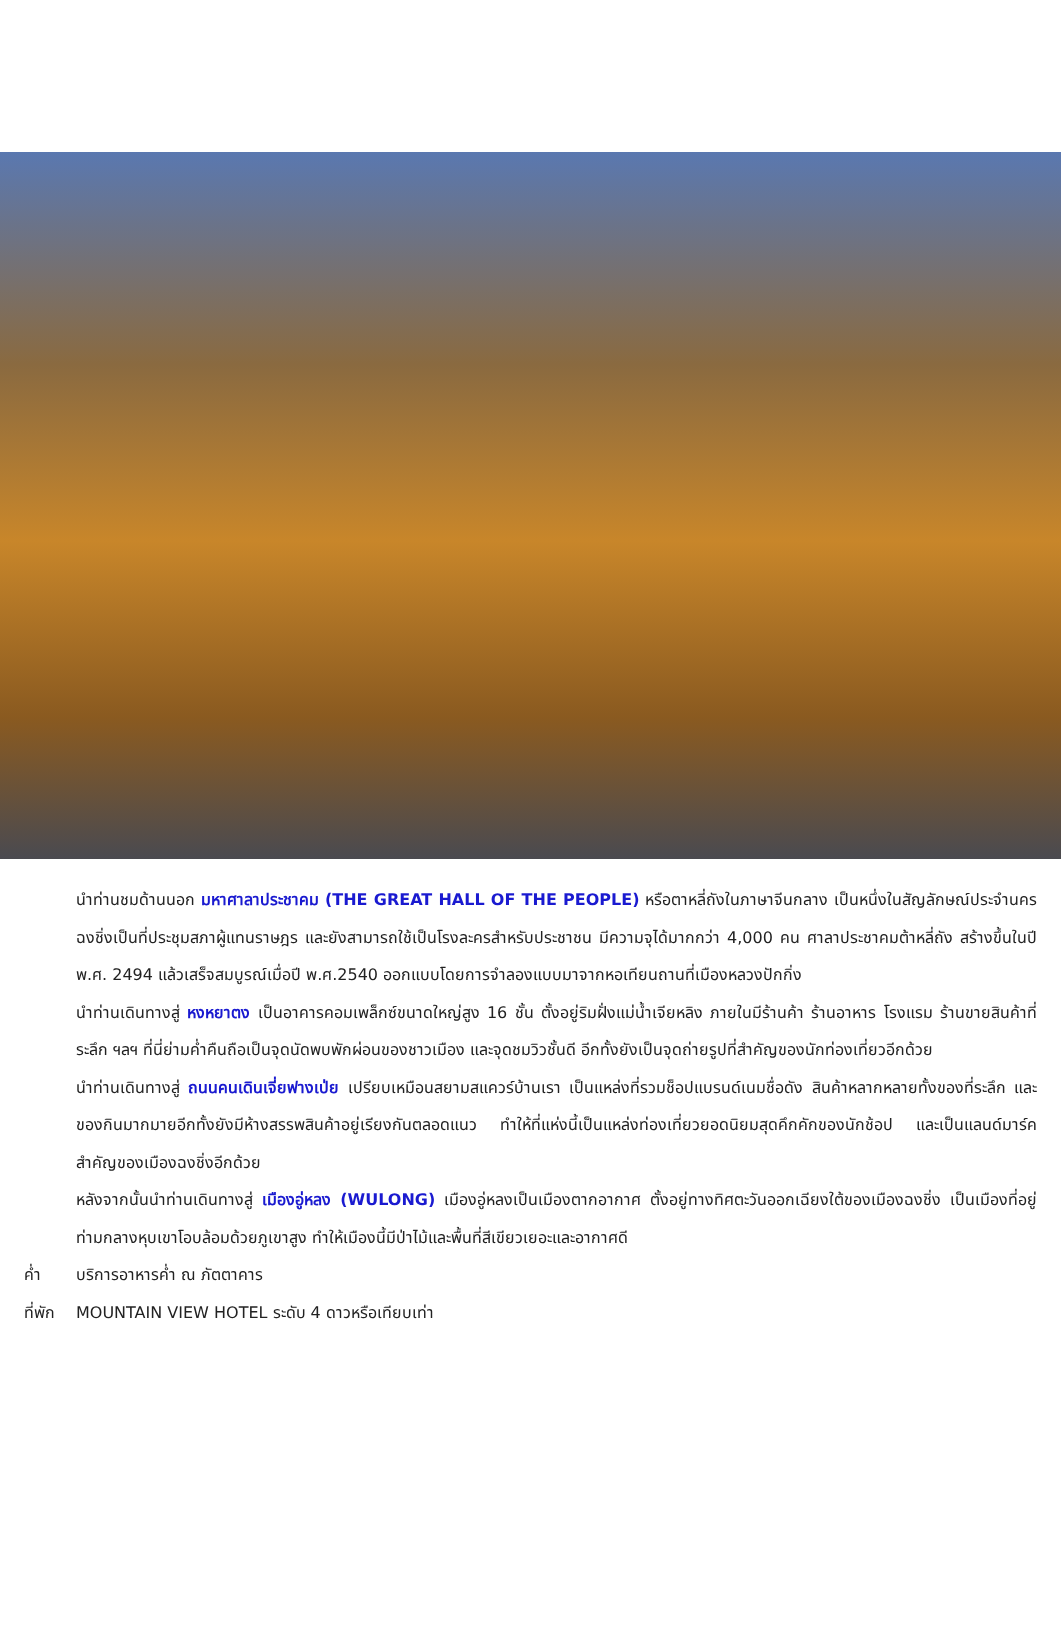นำท่านชมด้านนอก มหาศาลาประชาคม (THE GREAT HALL OF THE PEOPLE) หรือตาหลี่ถังในภาษาจีนกลาง เป็นหนึ่งในสัญลักษณ์ประจำนครฉงชิ่งเป็นที่ประชุมสภาผู้แทนราษฎร และยังสามารถใช้เป็นโรงละครสำหรับประชาชน มีความจุได้มากกว่า 4,000 คน ศาลาประชาคมต้าหลี่ถัง สร้างขึ้นในปี พ.ศ. 2494 แล้วเสร็จสมบูรณ์เมื่อปี พ.ศ.2540 ออกแบบโดยการจำลองแบบมาจากหอเทียนถานที่เมืองหลวงปักกิ่ง
นำท่านเดินทางสู่ หงหยาตง เป็นอาคารคอมเพล็กซ์ขนาดใหญ่สูง 16 ชั้น ตั้งอยู่ริมฝั่งแม่น้ำเจียหลิง ภายในมีร้านค้า ร้านอาหาร โรงแรม ร้านขายสินค้าที่ระลึก ฯลฯ ที่นี่ย่ามค่ำคืนถือเป็นจุดนัดพบพักผ่อนของชาวเมือง และจุดชมวิวชั้นดี อีกทั้งยังเป็นจุดถ่ายรูปที่สำคัญของนักท่องเที่ยวอีกด้วย
นำท่านเดินทางสู่ ถนนคนเดินเจี่ยฟางเป่ย เปรียบเหมือนสยามสแควร์บ้านเรา เป็นแหล่งที่รวมช็อปแบรนด์เนมชื่อดัง สินค้าหลากหลายทั้งของที่ระลึก และของกินมากมายอีกทั้งยังมีห้างสรรพสินค้าอยู่เรียงกันตลอดแนว ทำให้ที่แห่งนี้เป็นแหล่งท่องเที่ยวยอดนิยมสุดคึกคักของนักช้อป และเป็นแลนด์มาร์คสำคัญของเมืองฉงชิ่งอีกด้วย
หลังจากนั้นนำท่านเดินทางสู่ เมืองอู่หลง (WULONG) เมืองอู่หลงเป็นเมืองตากอากาศ ตั้งอยู่ทางทิศตะวันออกเฉียงใต้ของเมืองฉงชิ่ง เป็นเมืองที่อยู่ท่ามกลางหุบเขาโอบล้อมด้วยภูเขาสูง ทำให้เมืองนี้มีป่าไม้และพื้นที่สีเขียวเยอะและอากาศดี
ค่ำ บริการอาหารค่ำ ณ ภัตตาคาร
ที่พัก MOUNTAIN VIEW HOTEL ระดับ 4 ดาวหรือเทียบเท่า